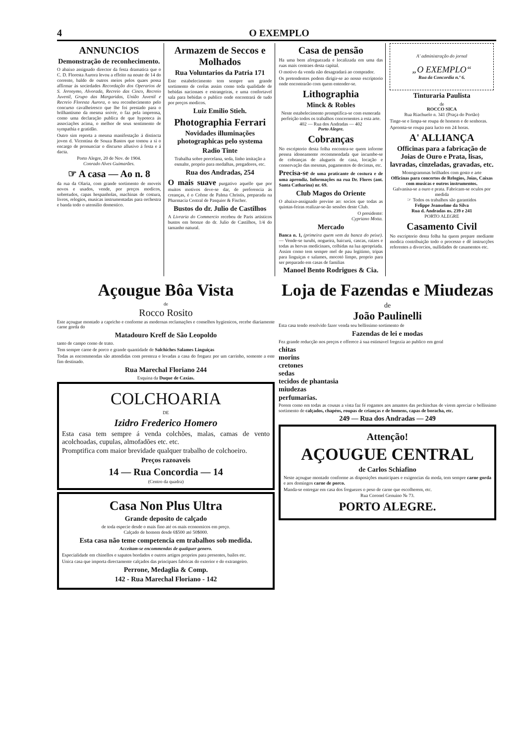4 O EXEMPLO
ANNUNCIOS
Demonstração de reconhecimento.
O abaixo assignado director da festa dramatica que o C. D. Floresta Aurora levou a effeito na noute de 14 do corrente, baldo de outros meios pelos quaes possa affirmar ás sociedades Recordação dos Operarios de S. Jeronymo, Alvorada, Recreio das Cinco, Recreio Juvenil, Grupo das Margaridas, União Juvenil e Recreio Floresta Aurora, o seu reconhecimento pelo concurso cavalheiresco que lhe foi prestado para o brilhantismo da mesma soirée, o faz pela imprensa, como uma declaração publica de que hypoteca ás associações acima, o melhor de seus sentimento de sympathia e gratidão.
Outro sim reporta a mesma manifestação á distincta joven d. Vicentina de Souza Bastos que tomou a si o encargo de pronunciar o discurso allusivo á festa e á dacta.
Porto Alegre, 20 de Nov. de 1904.
Conrado Alves Guimarães.
☞ A casa — Ao n. 8
da rua da Olaria, com grande sortimento de moveis novos e usados, vende, por preços modicos, sobretudos, capas hespanholas, machinas de costura, livros, relogios, musicas instrumentadas para orchestra e banda todo o utensilio domestico.
Armazem de Seccos e Molhados
Rua Voluntarios da Patria 171
Este estabelecimento tem sempre um grande sortimento de cerêas assim como toda qualidade de bebidas nacionaes e estrangeiras, e uma confortavel sala para bebidas o publico onde encontrará de tudo por preços modicos.
Luiz Emilio Stieh.
Photographia Ferrari
Novidades illuminações photographicas pelo systema
Radio Tinte
Trabalha sobre porcelana, seda, linho imitação a esmalte, proprio para medalhas, pregadores, etc.
Rua dos Andradas, 254
O mais suave purgativo aquelle que por muitos motivos deve-se dar, de preferencia ás creanças, é o Crême de Palma Christis, preparada na Pharmacia Central de Pasquier & Fischer.
Bustos do dr. Julio de Castilhos
A Livraria do Commercio recebeu de Paris artisticos bustos em bronze do dr. Julio de Castilhos, 1/4 do tamanho natural.
Casa de pensão
Ha uma bem afreguezada e localizada em uma das ruas mais centraes desta capital.
O motivo da venda não desagradará ao comprador.
Os pretendentes podem dirigir-se ao nosso escriptorio onde encontrarão com quem entender-se.
Lithographia
Minck & Robles
Neste estabelecimento promptifica-se com esmerada perfeição todos os trabalhos concernentes a esta arte.
402 — Rua dos Andradas — 402
Porto Alegre.
Cobranças
No escriptorio desta folha encontra-se quem informe pessoa idoneamente recommendada que incumbe-se de cobranças de alugueis de casa, locação e conservação das mesmas, pagamentos de decimas, etc.
Precisa-se de uma praticante de costura e de uma aprendiz. Informações na rua Dr. Flores (ant. Santa Catharina) nr. 69.
Club Magos do Oriente
O abaixo-assignado previne ao: socios que todas as quintas-feiras realizar-se-ão sessões deste Club.
O presidente:
Cypriano Motta.
Mercado
Banca n. 1, (primeira quem vem da banca do peixe). — Vende-se turubi, nogueira, baicurú, cascas, raizes e todas as hervas medicinaes, colhidas na lua apropriada. Assim como tem sempre mel de pau legitimo, tripas para linguiças e salames, mocotó limpo, proprio para ser preparado em casas de familias
Manoel Bento Rodrigues & Cia.
A' administração do jornal
„O EXEMPLO“
Rua da Concordia n.º 6.
Tinturaria Paulista
de
ROCCO SICA
Rua Riachuelo n. 341 (Praça do Portão)
Tinge-se e limpa-se roupa de homem e de senhoras.
Apromta-se roupa para lucto em 24 horas.
A' ALLIANÇA
Officinas para a fabricação de Joias de Ouro e Prata, lisas, lavradas, cinzeladas, gravadas, etc.
Monogrammas brilhados com gosto e arte
Officinas para concertos de Relogios, Joias, Caixas com musicas e outros instrumentos.
Galvanisa-se a ouro e prata. Fabricam-se oculos por medida
☞ Todos os trabalhos são garantidos
Felippe Jeanselme da Silva
Rua d. Andradas ns. 239 e 241
PORTO ALEGRE
Casamento Civil
No escriptorio desta folha ha quem prepare mediante modica contribuição todo o processo e dê instrucções referentes a divorcios, nullidades de casamentos etc.
Açougue Bôa Vista
de
Rocco Rosito
Este açougue montado a capricho e conforme as modernas reclamações e conselhos hygienicos, recebe diariamente carne gorda do
Matadouro Kreff de São Leopoldo
tanto de campo como de trato.
Tem sempre carne de porco e grande quantidade de Salchiches Salames Linguiças
Todas as encommendas são attendidas com presteza e levadas a casa do freguez por um carrinho, somente a este fim destinado.
Rua Marechal Floriano 244
Esquina da Duque de Caxias.
COLCHOARIA
DE
Izidro Frederico Homero
Esta casa tem sempre á venda colchões, malas, camas de vento acolchoadas, cupulas, almofadões etc. etc.
Promptifica com maior brevidade qualquer trabalho de colchoeiro.
Preços razoaveis
14 — Rua Concordia — 14
(Centro da quadra)
Casa Non Plus Ultra
Grande deposito de calçado
de toda especie desde o mais fino até os mais economicos em preço.
Calçado de homem desde 6$500 até 50$000.
Esta casa não teme competencia em trabalhos sob medida.
Acceitam-se encommendas de qualquer genero.
Especialidade em chinellos e sapatos bordados e outros artigos proprios para presentes, bailes etc.
Unica casa que importa directamente calçados das principaes fabricas do exterior e do extrangeiro.
Perrone, Medaglia & Comp.
142 - Rua Marechal Floriano - 142
Loja de Fazendas e Miudezas
de
João Paulinelli
Esta casa tendo resolvido fazer venda seu bellissimo sortimento de
Fazendas de lei e modas
Fez grande reducção nos preços e offerece á sua estimavel fregezia ao publico em geral
chitas
morins
cretones
sedas
tecidos de phantasia
miudezas
perfumarias.
Porem como em todas as cousas a vista faz fé rogamos aos amantes das pechinchas de virem apreciar o bellissimo sortimento de calçados, chapéos, roupas de crianças e de homens, capas de boracha, etc.
249 — Rua dos Andradas — 249
Attenção!
AÇOUGUE CENTRAL
de Carlos Schiafino
Neste açougue montado conforme as disposições municipaes e exigencias da moda, tem sempre carne gorda e aos domingos carne de porco.
Manda-se entregar em casa dos freguezes o peso de carne que escolherem, etc.
Rua Coronel Genuino № 73.
PORTO ALEGRE.